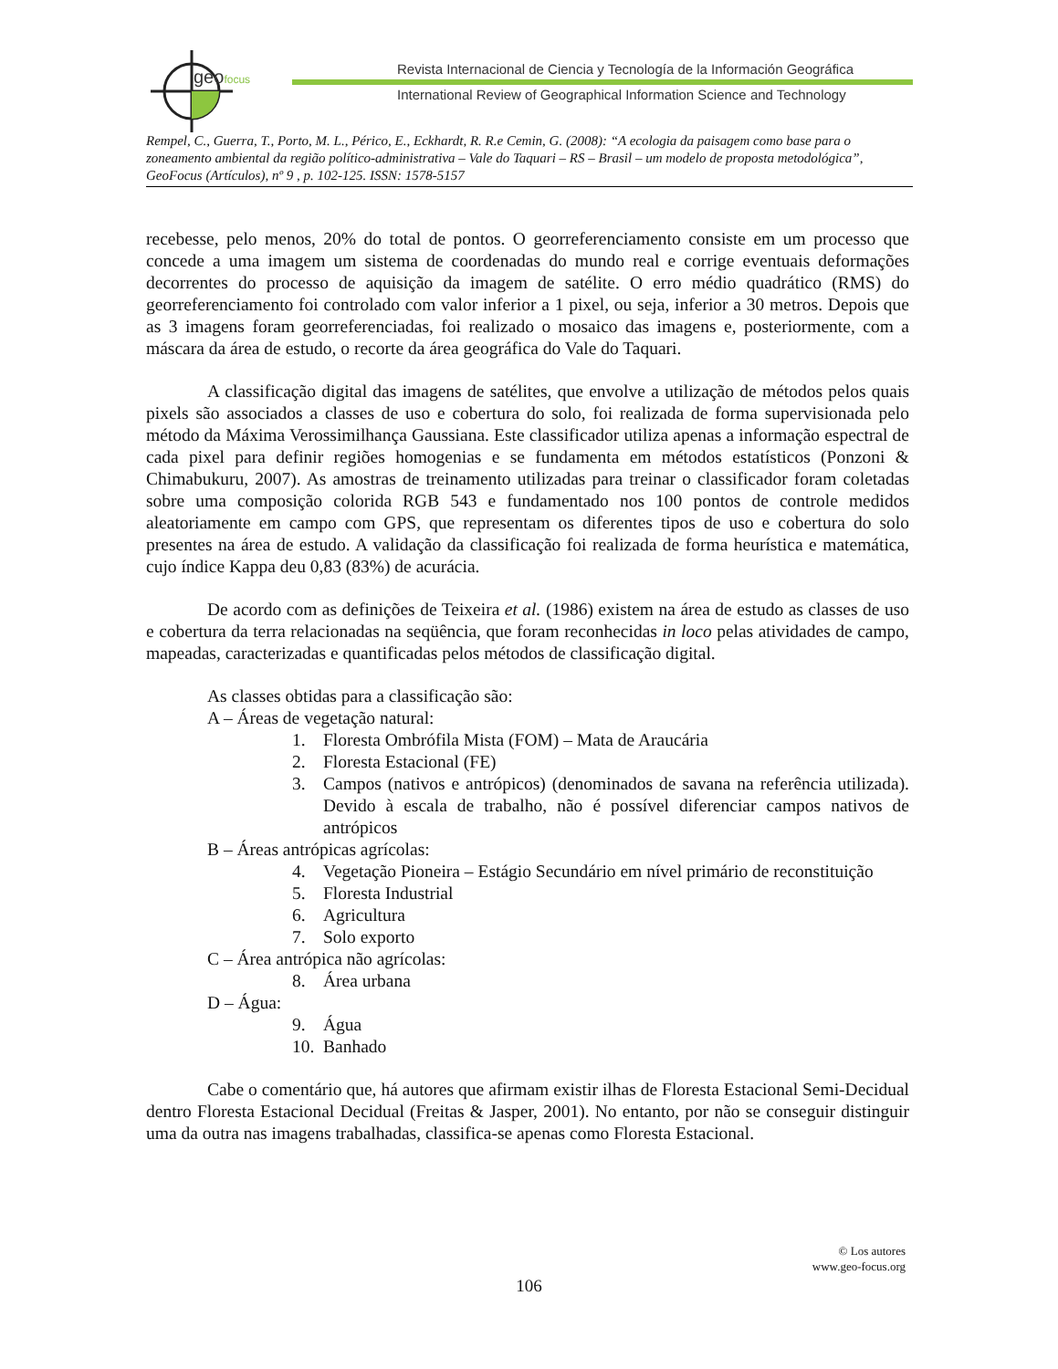geofocus
Revista Internacional de Ciencia y Tecnología de la Información Geográfica
International Review of Geographical Information Science and Technology
Rempel, C., Guerra, T., Porto, M. L., Périco, E., Eckhardt, R. R.e Cemin, G. (2008): “A ecologia da paisagem como base para o zoneamento ambiental da região político-administrativa – Vale do Taquari – RS – Brasil – um modelo de proposta metodológica”, GeoFocus (Artículos), nº 9 , p. 102-125. ISSN: 1578-5157
recebesse, pelo menos, 20% do total de pontos. O georreferenciamento consiste em um processo que concede a uma imagem um sistema de coordenadas do mundo real e corrige eventuais deformações decorrentes do processo de aquisição da imagem de satélite. O erro médio quadrático (RMS) do georreferenciamento foi controlado com valor inferior a 1 pixel, ou seja, inferior a 30 metros. Depois que as 3 imagens foram georreferenciadas, foi realizado o mosaico das imagens e, posteriormente, com a máscara da área de estudo, o recorte da área geográfica do Vale do Taquari.
A classificação digital das imagens de satélites, que envolve a utilização de métodos pelos quais pixels são associados a classes de uso e cobertura do solo, foi realizada de forma supervisionada pelo método da Máxima Verossimilhança Gaussiana. Este classificador utiliza apenas a informação espectral de cada pixel para definir regiões homogenias e se fundamenta em métodos estatísticos (Ponzoni & Chimabukuru, 2007). As amostras de treinamento utilizadas para treinar o classificador foram coletadas sobre uma composição colorida RGB 543 e fundamentado nos 100 pontos de controle medidos aleatoriamente em campo com GPS, que representam os diferentes tipos de uso e cobertura do solo presentes na área de estudo. A validação da classificação foi realizada de forma heurística e matemática, cujo índice Kappa deu 0,83 (83%) de acurácia.
De acordo com as definições de Teixeira et al. (1986) existem na área de estudo as classes de uso e cobertura da terra relacionadas na seqüência, que foram reconhecidas in loco pelas atividades de campo, mapeadas, caracterizadas e quantificadas pelos métodos de classificação digital.
As classes obtidas para a classificação são:
A – Áreas de vegetação natural:
1. Floresta Ombrófila Mista (FOM) – Mata de Araucária
2. Floresta Estacional (FE)
3. Campos (nativos e antrópicos) (denominados de savana na referência utilizada). Devido à escala de trabalho, não é possível diferenciar campos nativos de antrópicos
B – Áreas antrópicas agrícolas:
4. Vegetação Pioneira – Estágio Secundário em nível primário de reconstituição
5. Floresta Industrial
6. Agricultura
7. Solo exporto
C – Área antrópica não agrícolas:
8. Área urbana
D – Água:
9. Água
10. Banhado
Cabe o comentário que, há autores que afirmam existir ilhas de Floresta Estacional Semi-Decidual dentro Floresta Estacional Decidual (Freitas & Jasper, 2001). No entanto, por não se conseguir distinguir uma da outra nas imagens trabalhadas, classifica-se apenas como Floresta Estacional.
© Los autores
www.geo-focus.org
106